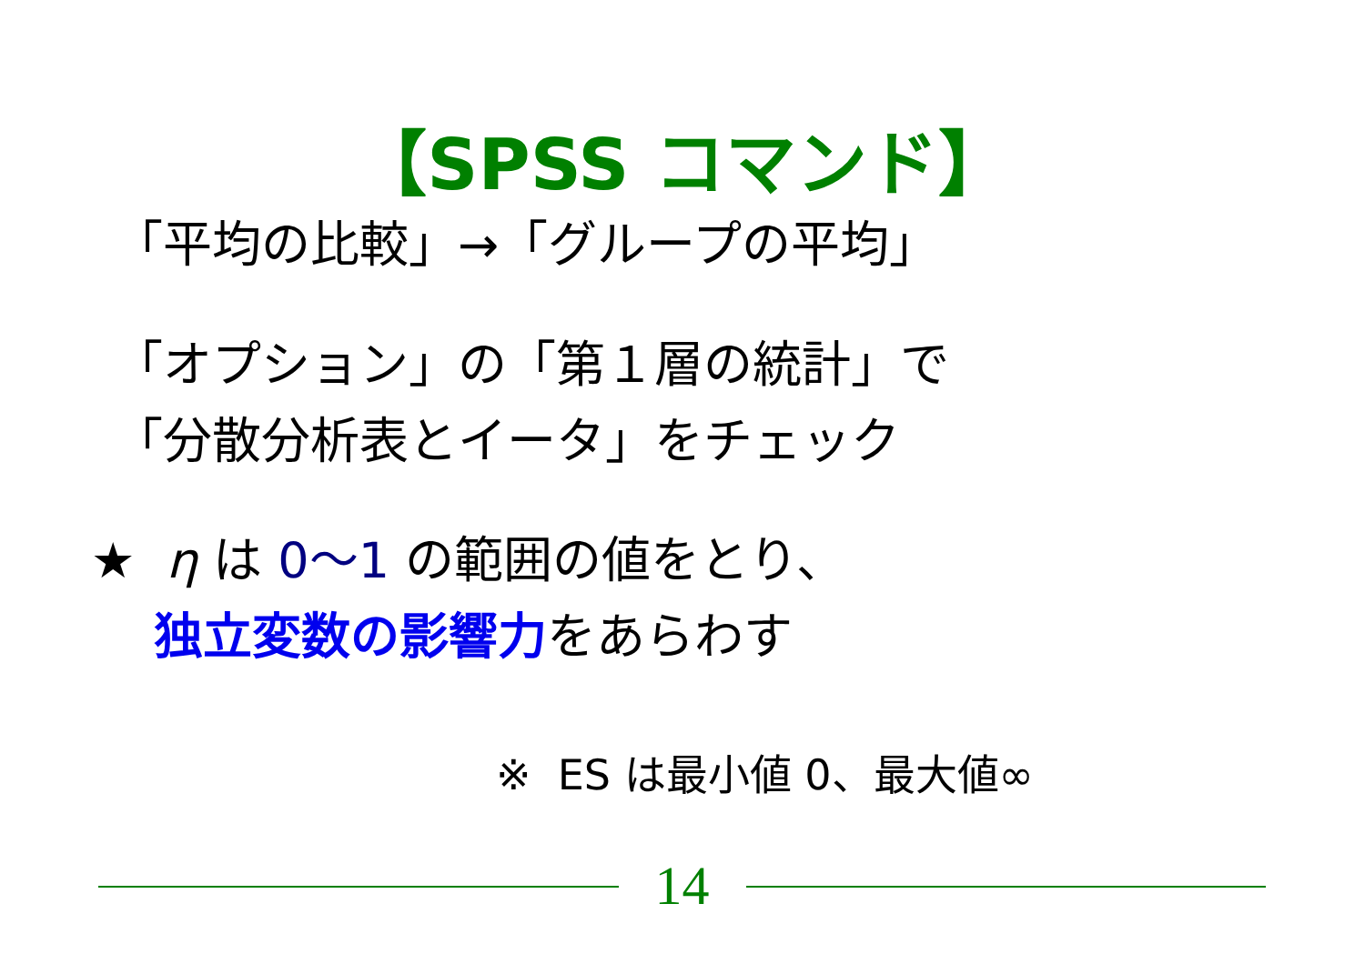【SPSS コマンド】
「平均の比較」→「グループの平均」
「オプション」の「第１層の統計」で
「分散分析表とイータ」をチェック
★ η は 0～1 の範囲の値をとり、
独立変数の影響力をあらわす
※ ES は最小値 0、最大値∞
14